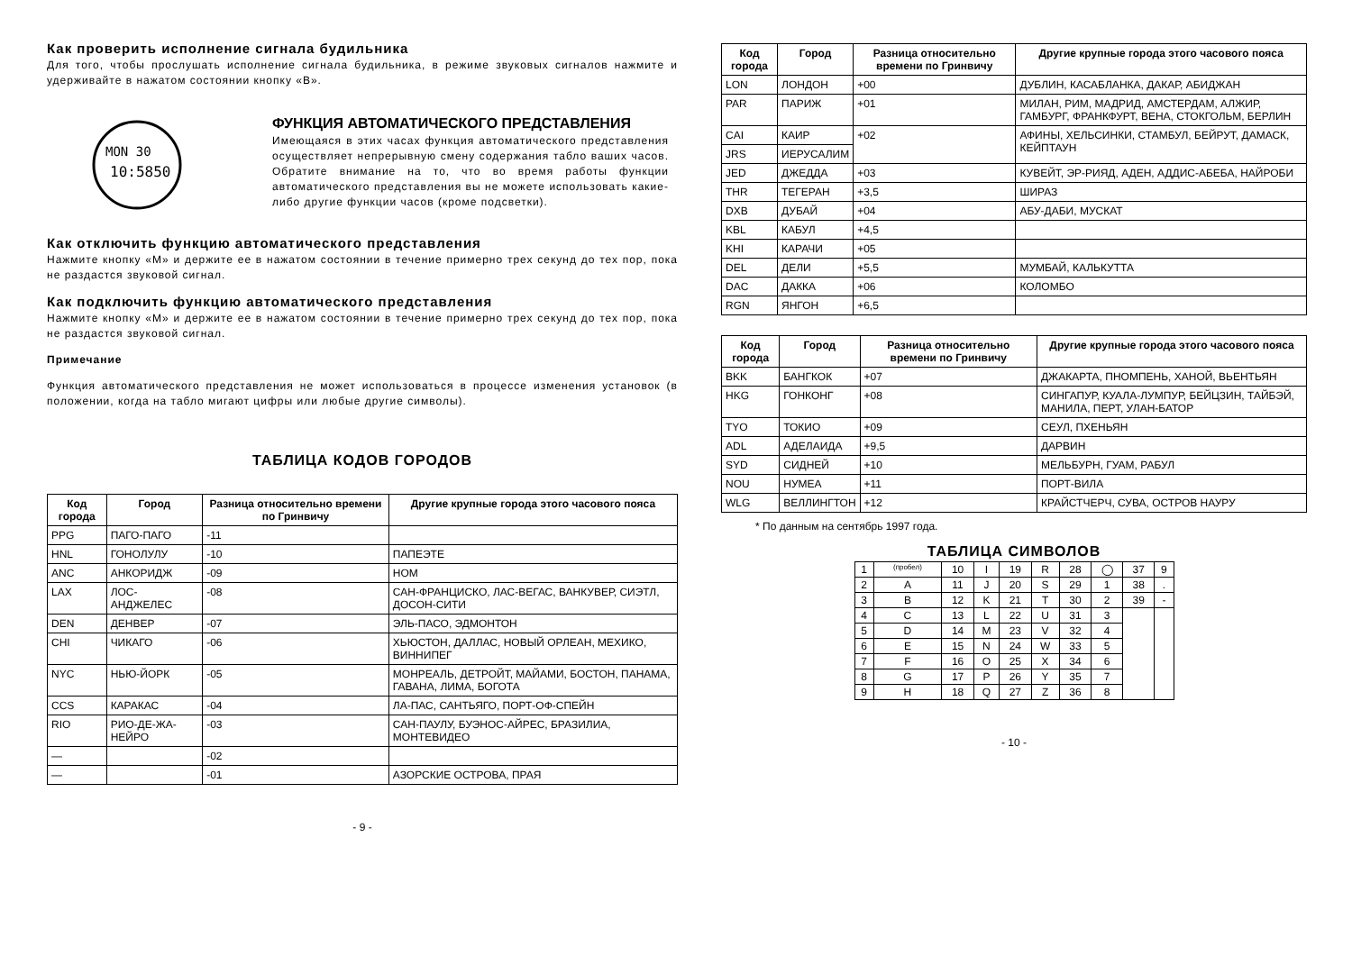Как проверить исполнение сигнала будильника
Для того, чтобы прослушать исполнение сигнала будильника, в режиме звуковых сигналов нажмите и удерживайте в нажатом состоянии кнопку «B».
MON 30
10:5850
ФУНКЦИЯ АВТОМАТИЧЕСКОГО ПРЕДСТАВЛЕНИЯ
Имеющаяся в этих часах функция автоматического представления осуществляет непрерывную смену содержания табло ваших часов. Обратите внимание на то, что во время работы функции автоматического представления вы не можете использовать какие-либо другие функции часов (кроме подсветки).
Как отключить функцию автоматического представления
Нажмите кнопку «M» и держите ее в нажатом состоянии в течение примерно трех секунд до тех пор, пока не раздастся звуковой сигнал.
Как подключить функцию автоматического представления
Нажмите кнопку «M» и держите ее в нажатом состоянии в течение примерно трех секунд до тех пор, пока не раздастся звуковой сигнал.
Примечание
Функция автоматического представления не может использоваться в процессе изменения установок (в положении, когда на табло мигают цифры или любые другие символы).
ТАБЛИЦА КОДОВ ГОРОДОВ
| Код города | Город | Разница относительно времени по Гринвичу | Другие крупные города этого часового пояса |
| --- | --- | --- | --- |
| PPG | ПАГО-ПАГО | -11 | |
| HNL | ГОНОЛУЛУ | -10 | ПАПЕЭТЕ |
| ANC | АНКОРИДЖ | -09 | НОМ |
| LAX | ЛОС-АНДЖЕЛЕС | -08 | САН-ФРАНЦИСКО, ЛАС-ВЕГАС, ВАНКУВЕР, СИЭТЛ, ДОСОН-СИТИ |
| DEN | ДЕНВЕР | -07 | ЭЛЬ-ПАСО, ЭДМОНТОН |
| CHI | ЧИКАГО | -06 | ХЬЮСТОН, ДАЛЛАС, НОВЫЙ ОРЛЕАН, МЕХИКО, ВИННИПЕГ |
| NYC | НЬЮ-ЙОРК | -05 | МОНРЕАЛЬ, ДЕТРОЙТ, МАЙАМИ, БОСТОН, ПАНАМА, ГАВАНА, ЛИМА, БОГОТА |
| CCS | КАРАКАС | -04 | ЛА-ПАС, САНТЬЯГО, ПОРТ-ОФ-СПЕЙН |
| RIO | РИО-ДЕ-ЖА-НЕЙРО | -03 | САН-ПАУЛУ, БУЭНОС-АЙРЕС, БРАЗИЛИА, МОНТЕВИДЕО |
| — | | -02 | |
| — | | -01 | АЗОРСКИЕ ОСТРОВА, ПРАЯ |
- 9 -
| Код города | Город | Разница относительно времени по Гринвичу | Другие крупные города этого часового пояса |
| --- | --- | --- | --- |
| LON | ЛОНДОН | +00 | ДУБЛИН, КАСАБЛАНКА, ДАКАР, АБИДЖАН |
| PAR | ПАРИЖ | +01 | МИЛАН, РИМ, МАДРИД, АМСТЕРДАМ, АЛЖИР, ГАМБУРГ, ФРАНКФУРТ, ВЕНА, СТОКГОЛЬМ, БЕРЛИН |
| CAI | КАИР | +02 | АФИНЫ, ХЕЛЬСИНКИ, СТАМБУЛ, БЕЙРУТ, ДАМАСК, КЕЙПТАУН |
| JRS | ИЕРУСАЛИМ | | |
| JED | ДЖЕДДА | +03 | КУВЕЙТ, ЭР-РИЯД, АДЕН, АДДИС-АБЕБА, НАЙРОБИ |
| THR | ТЕГЕРАН | +3,5 | ШИРАЗ |
| DXB | ДУБАЙ | +04 | АБУ-ДАБИ, МУСКАТ |
| KBL | КАБУЛ | +4,5 | |
| KHI | КАРАЧИ | +05 | |
| DEL | ДЕЛИ | +5,5 | МУМБАЙ, КАЛЬКУТТА |
| DAC | ДАККА | +06 | КОЛОМБО |
| RGN | ЯНГОН | +6,5 | |
| Код города | Город | Разница относительно времени по Гринвичу | Другие крупные города этого часового пояса |
| --- | --- | --- | --- |
| BKK | БАНГКОК | +07 | ДЖАКАРТА, ПНОМПЕНЬ, ХАНОЙ, ВЬЕНТЬЯН |
| HKG | ГОНКОНГ | +08 | СИНГАПУР, КУАЛА-ЛУМПУР, БЕЙЦЗИН, ТАЙБЭЙ, МАНИЛА, ПЕРТ, УЛАН-БАТОР |
| TYO | ТОКИО | +09 | СЕУЛ, ПХЕНЬЯН |
| ADL | АДЕЛАИДА | +9,5 | ДАРВИН |
| SYD | СИДНЕЙ | +10 | МЕЛЬБУРН, ГУАМ, РАБУЛ |
| NOU | НУМЕА | +11 | ПОРТ-ВИЛА |
| WLG | ВЕЛЛИНГТОН | +12 | КРАЙСТЧЕРЧ, СУВА, ОСТРОВ НАУРУ |
* По данным на сентябрь 1997 года.
ТАБЛИЦА СИМВОЛОВ
| 1 | (пробел) | 10 | I | 19 | R | 28 | ◯ | 37 | 9 |
| 2 | A | 11 | J | 20 | S | 29 | 1 | 38 | . |
| 3 | B | 12 | K | 21 | T | 30 | 2 | 39 | - |
| 4 | C | 13 | L | 22 | U | 31 | 3 | | |
| 5 | D | 14 | M | 23 | V | 32 | 4 | | |
| 6 | E | 15 | N | 24 | W | 33 | 5 | | |
| 7 | F | 16 | O | 25 | X | 34 | 6 | | |
| 8 | G | 17 | P | 26 | Y | 35 | 7 | | |
| 9 | H | 18 | Q | 27 | Z | 36 | 8 | | |
- 10 -